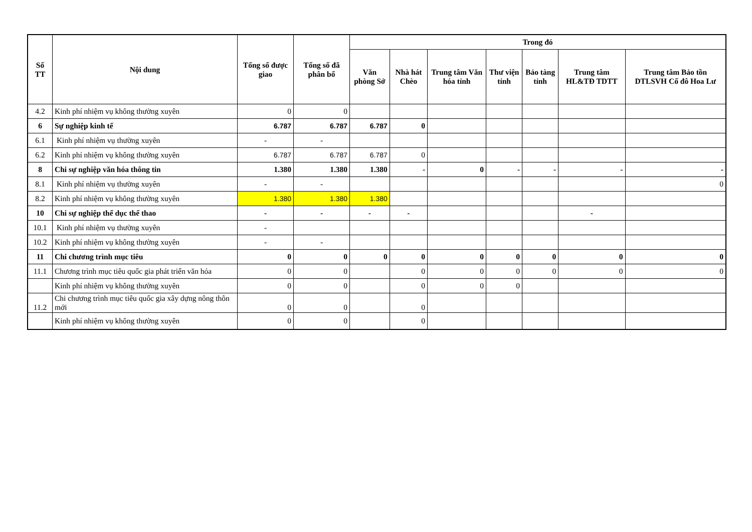| Số TT | Nội dung | Tổng số được giao | Tổng số đã phân bổ | Trong đó | | | | | | |
| --- | --- | --- | --- | --- | --- | --- | --- | --- | --- | --- |
| | | | | Văn phòng Sở | Nhà hát Chèo | Trung tâm Văn hóa tỉnh | Thư viện tỉnh | Bảo tàng tỉnh | Trung tâm HL&TĐ TDTT | Trung tâm Bảo tồn DTLSVH Cố đô Hoa Lư |
| 4.2 | Kinh phí nhiệm vụ không thường xuyên | 0 | 0 | | | | | | | |
| 6 | Sự nghiệp kinh tế | 6.787 | 6.787 | 6.787 | 0 | | | | | |
| 6.1 | Kinh phí nhiệm vụ thường xuyên | - | - | | | | | | | |
| 6.2 | Kinh phí nhiệm vụ không thường xuyên | 6.787 | 6.787 | 6.787 | 0 | | | | | |
| 8 | Chi sự nghiệp văn hóa thông tin | 1.380 | 1.380 | 1.380 | - | 0 | - | - | - | - |
| 8.1 | Kinh phí nhiệm vụ thường xuyên | - | - | | | | | | | 0 |
| 8.2 | Kinh phí nhiệm vụ không thường xuyên | 1.380 | 1.380 | 1.380 | | | | | | |
| 10 | Chi sự nghiệp thể dục thể thao | - | - | - | - | | | | - | |
| 10.1 | Kinh phí nhiệm vụ thường xuyên | - | | | | | | | | |
| 10.2 | Kinh phí nhiệm vụ không thường xuyên | - | - | | | | | | | |
| 11 | Chi chương trình mục tiêu | 0 | 0 | 0 | 0 | 0 | 0 | 0 | 0 | 0 |
| 11.1 | Chương trình mục tiêu quốc gia phát triển văn hóa | 0 | 0 | | 0 | 0 | 0 | 0 | 0 | 0 |
| | Kinh phí nhiệm vụ không thường xuyên | 0 | 0 | | 0 | 0 | 0 | | | |
| 11.2 | Chi chương trình mục tiêu quốc gia xây dựng nông thôn mới | 0 | 0 | | 0 | | | | | |
| | Kinh phí nhiệm vụ không thường xuyên | 0 | 0 | | 0 | | | | | |